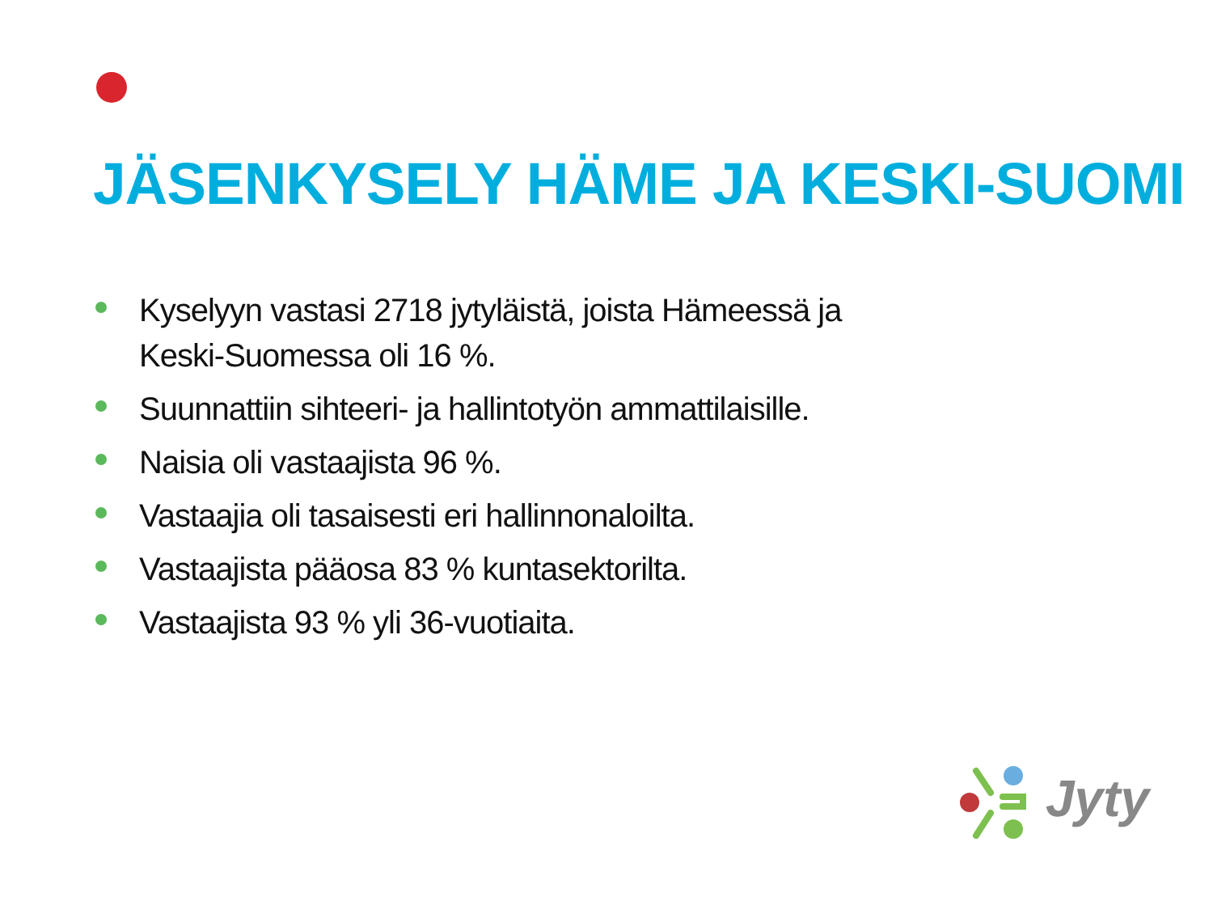JÄSENKYSELY HÄME JA KESKI-SUOMI
Kyselyyn vastasi 2718 jytyläistä, joista Hämeessä ja Keski-Suomessa oli 16 %.
Suunnattiin sihteeri- ja hallintotyön ammattilaisille.
Naisia oli vastaajista 96 %.
Vastaajia oli tasaisesti eri hallinnonaloilta.
Vastaajista pääosa 83 % kuntasektorilta.
Vastaajista 93 % yli 36-vuotiaita.
Jyty